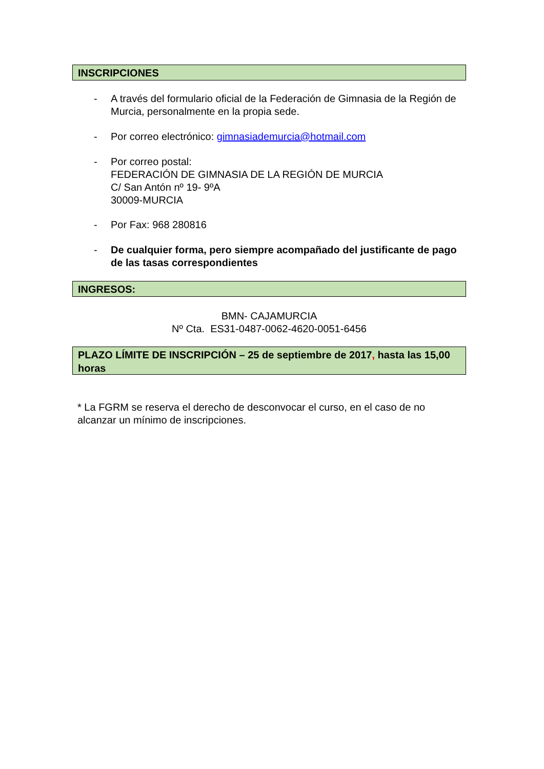INSCRIPCIONES
-
A través del formulario oficial de la Federación de Gimnasia de la Región de Murcia, personalmente en la propia sede.
-
Por correo electrónico: gimnasiademurcia@hotmail.com
-
Por correo postal:
FEDERACIÓN DE GIMNASIA DE LA REGIÓN DE MURCIA
C/ San Antón nº 19- 9ºA
30009-MURCIA
-
Por Fax: 968 280816
-
De cualquier forma, pero siempre acompañado del justificante de pago de las tasas correspondientes
INGRESOS:
BMN- CAJAMURCIA
Nº Cta. ES31-0487-0062-4620-0051-6456
PLAZO LÍMITE DE INSCRIPCIÓN – 25 de septiembre de 2017, hasta las 15,00 horas
* La FGRM se reserva el derecho de desconvocar el curso, en el caso de no alcanzar un mínimo de inscripciones.